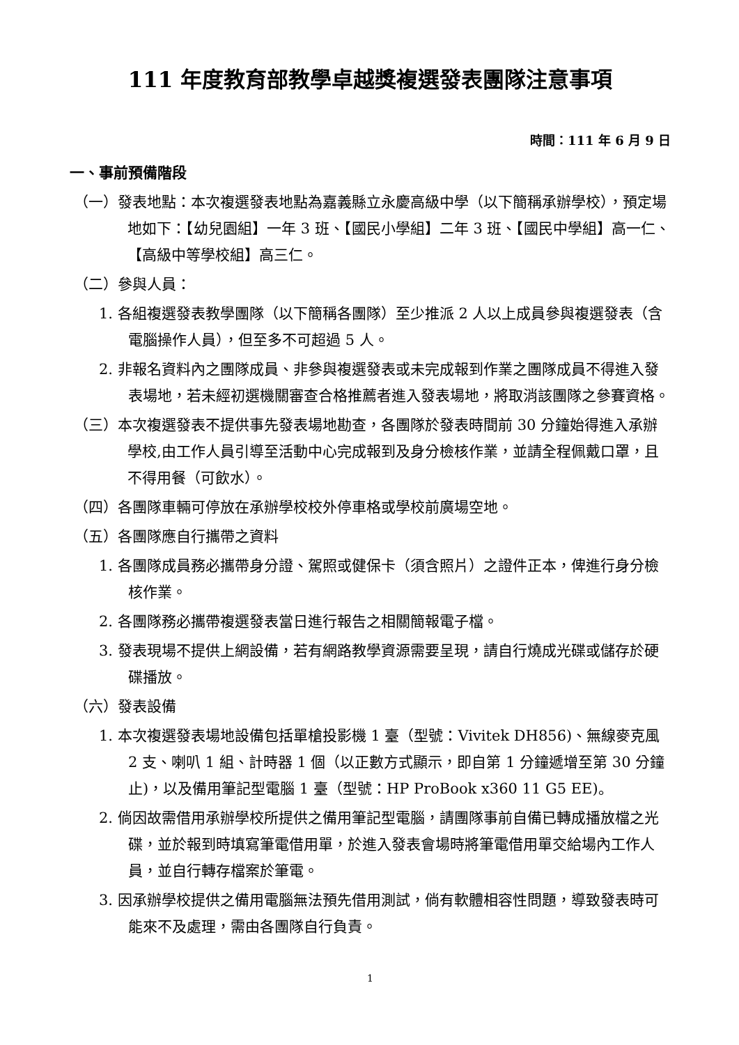111 年度教育部教學卓越獎複選發表團隊注意事項
時間：111 年 6 月 9 日
一、事前預備階段
（一）發表地點：本次複選發表地點為嘉義縣立永慶高級中學（以下簡稱承辦學校），預定場地如下：【幼兒園組】一年 3 班、【國民小學組】二年 3 班、【國民中學組】高一仁、【高級中等學校組】高三仁。
（二）參與人員：
1. 各組複選發表教學團隊（以下簡稱各團隊）至少推派 2 人以上成員參與複選發表（含電腦操作人員），但至多不可超過 5 人。
2. 非報名資料內之團隊成員、非參與複選發表或未完成報到作業之團隊成員不得進入發表場地，若未經初選機關審查合格推薦者進入發表場地，將取消該團隊之參賽資格。
（三）本次複選發表不提供事先發表場地勘查，各團隊於發表時間前 30 分鐘始得進入承辦學校,由工作人員引導至活動中心完成報到及身分檢核作業，並請全程佩戴口罩，且不得用餐（可飲水）。
（四）各團隊車輛可停放在承辦學校校外停車格或學校前廣場空地。
（五）各團隊應自行攜帶之資料
1. 各團隊成員務必攜帶身分證、駕照或健保卡（須含照片）之證件正本，俾進行身分檢核作業。
2. 各團隊務必攜帶複選發表當日進行報告之相關簡報電子檔。
3. 發表現場不提供上網設備，若有網路教學資源需要呈現，請自行燒成光碟或儲存於硬碟播放。
（六）發表設備
1. 本次複選發表場地設備包括單槍投影機 1 臺（型號：Vivitek DH856)、無線麥克風 2 支、喇叭 1 組、計時器 1 個（以正數方式顯示，即自第 1 分鐘遞增至第 30 分鐘止)，以及備用筆記型電腦 1 臺（型號：HP ProBook x360 11 G5 EE)。
2. 倘因故需借用承辦學校所提供之備用筆記型電腦，請團隊事前自備已轉成播放檔之光碟，並於報到時填寫筆電借用單，於進入發表會場時將筆電借用單交給場內工作人員，並自行轉存檔案於筆電。
3. 因承辦學校提供之備用電腦無法預先借用測試，倘有軟體相容性問題，導致發表時可能來不及處理，需由各團隊自行負責。
1